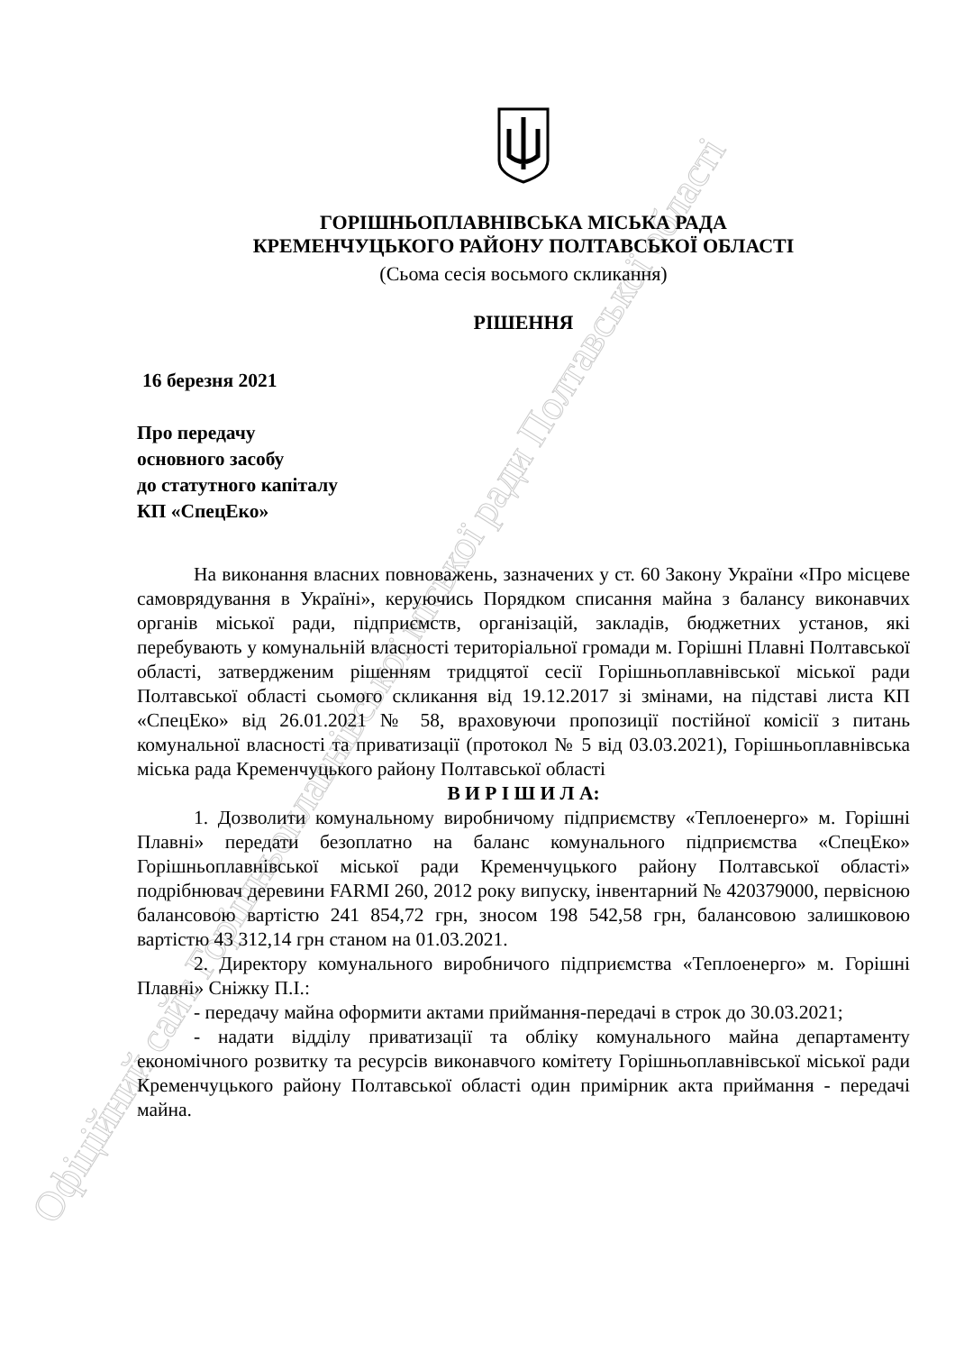Офіційний сайт Горішньоплавнівської міської ради Полтавської області
ГОРІШНЬОПЛАВНІВСЬКА МІСЬКА РАДА
КРЕМЕНЧУЦЬКОГО РАЙОНУ ПОЛТАВСЬКОЇ ОБЛАСТІ
(Сьома сесія восьмого скликання)
РІШЕННЯ
16 березня 2021
Про передачу
основного засобу
до статутного капіталу
КП «СпецЕко»
На виконання власних повноважень, зазначених у ст. 60 Закону України «Про місцеве самоврядування в Україні», керуючись Порядком списання майна з балансу виконавчих органів міської ради, підприємств, організацій, закладів, бюджетних установ, які перебувають у комунальній власності територіальної громади м. Горішні Плавні Полтавської області, затвердженим рішенням тридцятої сесії Горішньоплавнівської міської ради Полтавської області сьомого скликання від 19.12.2017 зі змінами, на підставі листа КП «СпецЕко» від 26.01.2021 № 58, враховуючи пропозиції постійної комісії з питань комунальної власності та приватизації (протокол № 5 від 03.03.2021), Горішньоплавнівська міська рада Кременчуцького району Полтавської області
В И Р І Ш И Л А:
1. Дозволити комунальному виробничому підприємству «Теплоенерго» м. Горішні Плавні» передати безоплатно на баланс комунального підприємства «СпецЕко» Горішньоплавнівської міської ради Кременчуцького району Полтавської області» подрібнювач деревини FARMI 260, 2012 року випуску, інвентарний № 420379000, первісною балансовою вартістю 241 854,72 грн, зносом 198 542,58 грн, балансовою залишковою вартістю 43 312,14 грн станом на 01.03.2021.
2. Директору комунального виробничого підприємства «Теплоенерго» м. Горішні Плавні» Сніжку П.І.:
- передачу майна оформити актами приймання-передачі в строк до 30.03.2021;
- надати відділу приватизації та обліку комунального майна департаменту економічного розвитку та ресурсів виконавчого комітету Горішньоплавнівської міської ради Кременчуцького району Полтавської області один примірник акта приймання - передачі майна.